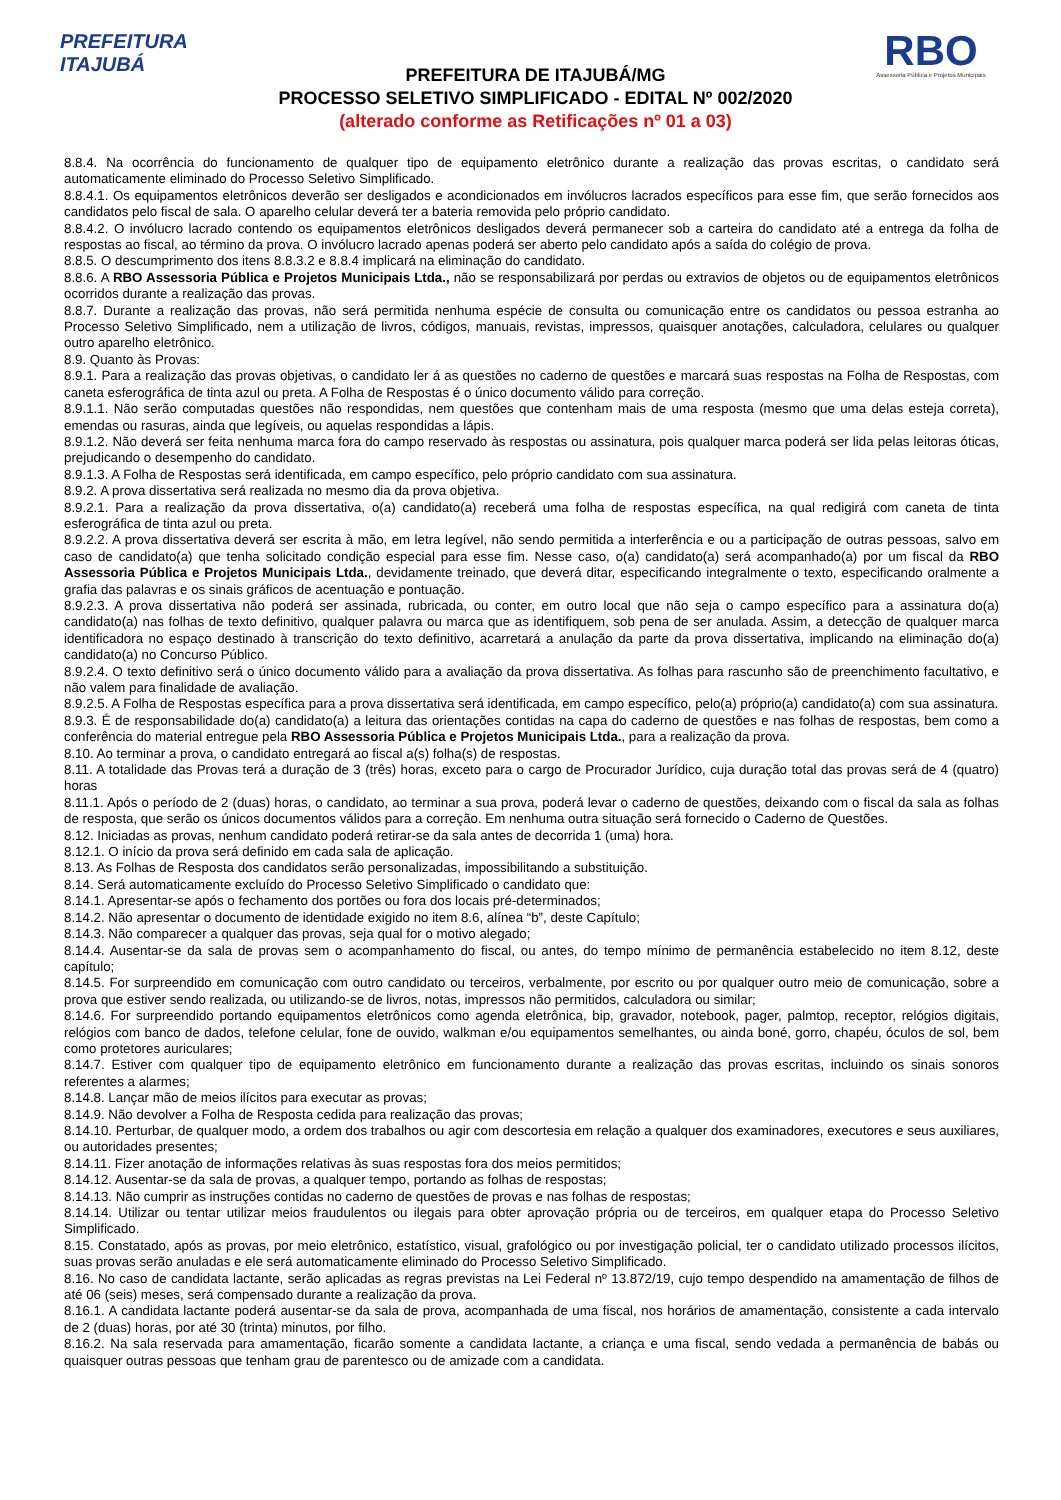PREFEITURA
ITAJUBÁ
PREFEITURA DE ITAJUBÁ/MG
PROCESSO SELETIVO SIMPLIFICADO - EDITAL Nº 002/2020
(alterado conforme as Retificações nº 01 a 03)
RBO
Assessoria Pública e Projetos Municipais
8.8.4. Na ocorrência do funcionamento de qualquer tipo de equipamento eletrônico durante a realização das provas escritas, o candidato será automaticamente eliminado do Processo Seletivo Simplificado.
8.8.4.1. Os equipamentos eletrônicos deverão ser desligados e acondicionados em invólucros lacrados específicos para esse fim, que serão fornecidos aos candidatos pelo fiscal de sala. O aparelho celular deverá ter a bateria removida pelo próprio candidato.
8.8.4.2. O invólucro lacrado contendo os equipamentos eletrônicos desligados deverá permanecer sob a carteira do candidato até a entrega da folha de respostas ao fiscal, ao término da prova. O invólucro lacrado apenas poderá ser aberto pelo candidato após a saída do colégio de prova.
8.8.5. O descumprimento dos itens 8.8.3.2 e 8.8.4 implicará na eliminação do candidato.
8.8.6. A RBO Assessoria Pública e Projetos Municipais Ltda., não se responsabilizará por perdas ou extravios de objetos ou de equipamentos eletrônicos ocorridos durante a realização das provas.
8.8.7. Durante a realização das provas, não será permitida nenhuma espécie de consulta ou comunicação entre os candidatos ou pessoa estranha ao Processo Seletivo Simplificado, nem a utilização de livros, códigos, manuais, revistas, impressos, quaisquer anotações, calculadora, celulares ou qualquer outro aparelho eletrônico.
8.9. Quanto às Provas:
8.9.1. Para a realização das provas objetivas, o candidato ler á as questões no caderno de questões e marcará suas respostas na Folha de Respostas, com caneta esferográfica de tinta azul ou preta. A Folha de Respostas é o único documento válido para correção.
8.9.1.1. Não serão computadas questões não respondidas, nem questões que contenham mais de uma resposta (mesmo que uma delas esteja correta), emendas ou rasuras, ainda que legíveis, ou aquelas respondidas a lápis.
8.9.1.2. Não deverá ser feita nenhuma marca fora do campo reservado às respostas ou assinatura, pois qualquer marca poderá ser lida pelas leitoras óticas, prejudicando o desempenho do candidato.
8.9.1.3. A Folha de Respostas será identificada, em campo específico, pelo próprio candidato com sua assinatura.
8.9.2. A prova dissertativa será realizada no mesmo dia da prova objetiva.
8.9.2.1. Para a realização da prova dissertativa, o(a) candidato(a) receberá uma folha de respostas específica, na qual redigirá com caneta de tinta esferográfica de tinta azul ou preta.
8.9.2.2. A prova dissertativa deverá ser escrita à mão, em letra legível, não sendo permitida a interferência e ou a participação de outras pessoas, salvo em caso de candidato(a) que tenha solicitado condição especial para esse fim. Nesse caso, o(a) candidato(a) será acompanhado(a) por um fiscal da RBO Assessoria Pública e Projetos Municipais Ltda., devidamente treinado, que deverá ditar, especificando integralmente o texto, especificando oralmente a grafia das palavras e os sinais gráficos de acentuação e pontuação.
8.9.2.3. A prova dissertativa não poderá ser assinada, rubricada, ou conter, em outro local que não seja o campo específico para a assinatura do(a) candidato(a) nas folhas de texto definitivo, qualquer palavra ou marca que as identifiquem, sob pena de ser anulada. Assim, a detecção de qualquer marca identificadora no espaço destinado à transcrição do texto definitivo, acarretará a anulação da parte da prova dissertativa, implicando na eliminação do(a) candidato(a) no Concurso Público.
8.9.2.4. O texto definitivo será o único documento válido para a avaliação da prova dissertativa. As folhas para rascunho são de preenchimento facultativo, e não valem para finalidade de avaliação.
8.9.2.5. A Folha de Respostas específica para a prova dissertativa será identificada, em campo específico, pelo(a) próprio(a) candidato(a) com sua assinatura.
8.9.3. É de responsabilidade do(a) candidato(a) a leitura das orientações contidas na capa do caderno de questões e nas folhas de respostas, bem como a conferência do material entregue pela RBO Assessoria Pública e Projetos Municipais Ltda., para a realização da prova.
8.10. Ao terminar a prova, o candidato entregará ao fiscal a(s) folha(s) de respostas.
8.11. A totalidade das Provas terá a duração de 3 (três) horas, exceto para o cargo de Procurador Jurídico, cuja duração total das provas será de 4 (quatro) horas
8.11.1. Após o período de 2 (duas) horas, o candidato, ao terminar a sua prova, poderá levar o caderno de questões, deixando com o fiscal da sala as folhas de resposta, que serão os únicos documentos válidos para a correção. Em nenhuma outra situação será fornecido o Caderno de Questões.
8.12. Iniciadas as provas, nenhum candidato poderá retirar-se da sala antes de decorrida 1 (uma) hora.
8.12.1. O início da prova será definido em cada sala de aplicação.
8.13. As Folhas de Resposta dos candidatos serão personalizadas, impossibilitando a substituição.
8.14. Será automaticamente excluído do Processo Seletivo Simplificado o candidato que:
8.14.1. Apresentar-se após o fechamento dos portões ou fora dos locais pré-determinados;
8.14.2. Não apresentar o documento de identidade exigido no item 8.6, alínea “b”, deste Capítulo;
8.14.3. Não comparecer a qualquer das provas, seja qual for o motivo alegado;
8.14.4. Ausentar-se da sala de provas sem o acompanhamento do fiscal, ou antes, do tempo mínimo de permanência estabelecido no item 8.12, deste capítulo;
8.14.5. For surpreendido em comunicação com outro candidato ou terceiros, verbalmente, por escrito ou por qualquer outro meio de comunicação, sobre a prova que estiver sendo realizada, ou utilizando-se de livros, notas, impressos não permitidos, calculadora ou similar;
8.14.6. For surpreendido portando equipamentos eletrônicos como agenda eletrônica, bip, gravador, notebook, pager, palmtop, receptor, relógios digitais, relógios com banco de dados, telefone celular, fone de ouvido, walkman e/ou equipamentos semelhantes, ou ainda boné, gorro, chapéu, óculos de sol, bem como protetores auriculares;
8.14.7. Estiver com qualquer tipo de equipamento eletrônico em funcionamento durante a realização das provas escritas, incluindo os sinais sonoros referentes a alarmes;
8.14.8. Lançar mão de meios ilícitos para executar as provas;
8.14.9. Não devolver a Folha de Resposta cedida para realização das provas;
8.14.10. Perturbar, de qualquer modo, a ordem dos trabalhos ou agir com descortesia em relação a qualquer dos examinadores, executores e seus auxiliares, ou autoridades presentes;
8.14.11. Fizer anotação de informações relativas às suas respostas fora dos meios permitidos;
8.14.12. Ausentar-se da sala de provas, a qualquer tempo, portando as folhas de respostas;
8.14.13. Não cumprir as instruções contidas no caderno de questões de provas e nas folhas de respostas;
8.14.14. Utilizar ou tentar utilizar meios fraudulentos ou ilegais para obter aprovação própria ou de terceiros, em qualquer etapa do Processo Seletivo Simplificado.
8.15. Constatado, após as provas, por meio eletrônico, estatístico, visual, grafológico ou por investigação policial, ter o candidato utilizado processos ilícitos, suas provas serão anuladas e ele será automaticamente eliminado do Processo Seletivo Simplificado.
8.16. No caso de candidata lactante, serão aplicadas as regras previstas na Lei Federal nº 13.872/19, cujo tempo despendido na amamentação de filhos de até 06 (seis) meses, será compensado durante a realização da prova.
8.16.1. A candidata lactante poderá ausentar-se da sala de prova, acompanhada de uma fiscal, nos horários de amamentação, consistente a cada intervalo de 2 (duas) horas, por até 30 (trinta) minutos, por filho.
8.16.2. Na sala reservada para amamentação, ficarão somente a candidata lactante, a criança e uma fiscal, sendo vedada a permanência de babás ou quaisquer outras pessoas que tenham grau de parentesco ou de amizade com a candidata.